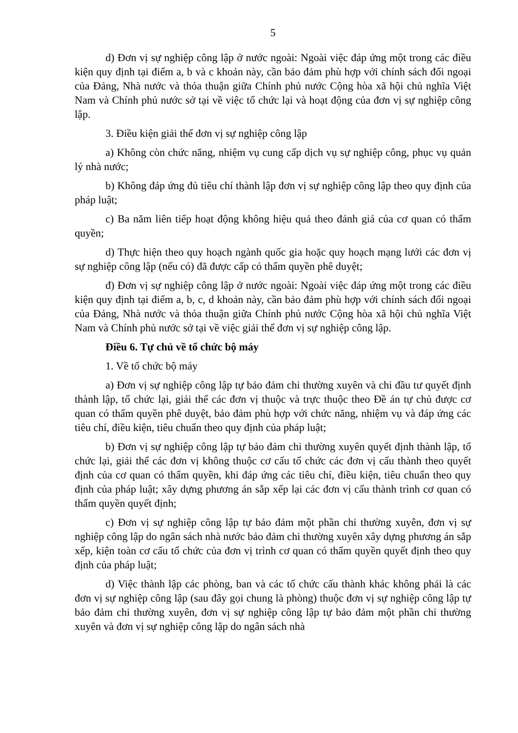5
d) Đơn vị sự nghiệp công lập ở nước ngoài: Ngoài việc đáp ứng một trong các điều kiện quy định tại điểm a, b và c khoản này, cần bảo đảm phù hợp với chính sách đối ngoại của Đảng, Nhà nước và thỏa thuận giữa Chính phủ nước Cộng hòa xã hội chủ nghĩa Việt Nam và Chính phủ nước sở tại về việc tổ chức lại và hoạt động của đơn vị sự nghiệp công lập.
3. Điều kiện giải thể đơn vị sự nghiệp công lập
a) Không còn chức năng, nhiệm vụ cung cấp dịch vụ sự nghiệp công, phục vụ quản lý nhà nước;
b) Không đáp ứng đủ tiêu chí thành lập đơn vị sự nghiệp công lập theo quy định của pháp luật;
c) Ba năm liên tiếp hoạt động không hiệu quả theo đánh giá của cơ quan có thẩm quyền;
d) Thực hiện theo quy hoạch ngành quốc gia hoặc quy hoạch mạng lưới các đơn vị sự nghiệp công lập (nếu có) đã được cấp có thẩm quyền phê duyệt;
đ) Đơn vị sự nghiệp công lập ở nước ngoài: Ngoài việc đáp ứng một trong các điều kiện quy định tại điểm a, b, c, d khoản này, cần bảo đảm phù hợp với chính sách đối ngoại của Đảng, Nhà nước và thỏa thuận giữa Chính phủ nước Cộng hòa xã hội chủ nghĩa Việt Nam và Chính phủ nước sở tại về việc giải thể đơn vị sự nghiệp công lập.
Điều 6. Tự chủ về tổ chức bộ máy
1. Về tổ chức bộ máy
a) Đơn vị sự nghiệp công lập tự bảo đảm chi thường xuyên và chi đầu tư quyết định thành lập, tổ chức lại, giải thể các đơn vị thuộc và trực thuộc theo Đề án tự chủ được cơ quan có thẩm quyền phê duyệt, bảo đảm phù hợp với chức năng, nhiệm vụ và đáp ứng các tiêu chí, điều kiện, tiêu chuẩn theo quy định của pháp luật;
b) Đơn vị sự nghiệp công lập tự bảo đảm chi thường xuyên quyết định thành lập, tổ chức lại, giải thể các đơn vị không thuộc cơ cấu tổ chức các đơn vị cấu thành theo quyết định của cơ quan có thẩm quyền, khi đáp ứng các tiêu chí, điều kiện, tiêu chuẩn theo quy định của pháp luật; xây dựng phương án sắp xếp lại các đơn vị cấu thành trình cơ quan có thẩm quyền quyết định;
c) Đơn vị sự nghiệp công lập tự bảo đảm một phần chi thường xuyên, đơn vị sự nghiệp công lập do ngân sách nhà nước bảo đảm chi thường xuyên xây dựng phương án sắp xếp, kiện toàn cơ cấu tổ chức của đơn vị trình cơ quan có thẩm quyền quyết định theo quy định của pháp luật;
d) Việc thành lập các phòng, ban và các tổ chức cấu thành khác không phải là các đơn vị sự nghiệp công lập (sau đây gọi chung là phòng) thuộc đơn vị sự nghiệp công lập tự bảo đảm chi thường xuyên, đơn vị sự nghiệp công lập tự bảo đảm một phần chi thường xuyên và đơn vị sự nghiệp công lập do ngân sách nhà